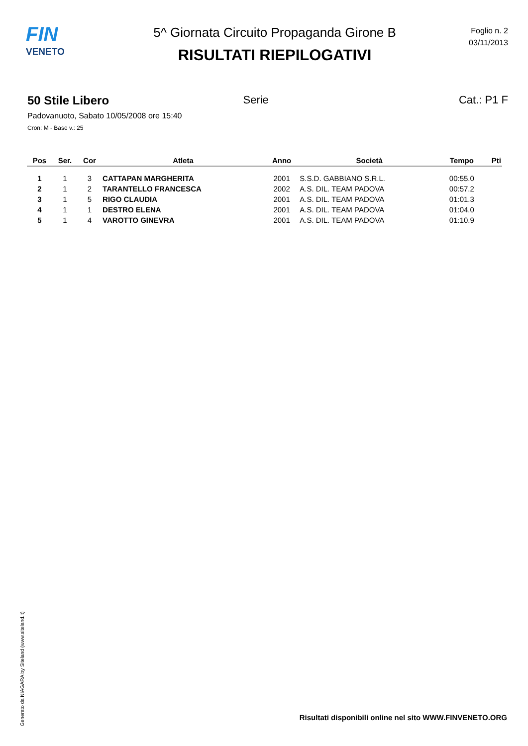FIN
VENETO
5^ Giornata Circuito Propaganda Girone B
RISULTATI RIEPILOGATIVI
Foglio n. 2
03/11/2013
50 Stile Libero Serie Cat.: P1 F
Padovanuoto, Sabato 10/05/2008 ore 15:40
Cron: M - Base v.: 25
| Pos | Ser. | Cor | Atleta | Anno | Società | Tempo | Pti |
| --- | --- | --- | --- | --- | --- | --- | --- |
| 1 | 1 | 3 | CATTAPAN MARGHERITA | 2001 | S.S.D. GABBIANO S.R.L. | 00:55.0 | |
| 2 | 1 | 2 | TARANTELLO FRANCESCA | 2002 | A.S. DIL. TEAM PADOVA | 00:57.2 | |
| 3 | 1 | 5 | RIGO CLAUDIA | 2001 | A.S. DIL. TEAM PADOVA | 01:01.3 | |
| 4 | 1 | 1 | DESTRO ELENA | 2001 | A.S. DIL. TEAM PADOVA | 01:04.0 | |
| 5 | 1 | 4 | VAROTTO GINEVRA | 2001 | A.S. DIL. TEAM PADOVA | 01:10.9 | |
Generato da NIAGARA by Siteland (www.siteland.it)
Risultati disponibili online nel sito WWW.FINVENETO.ORG